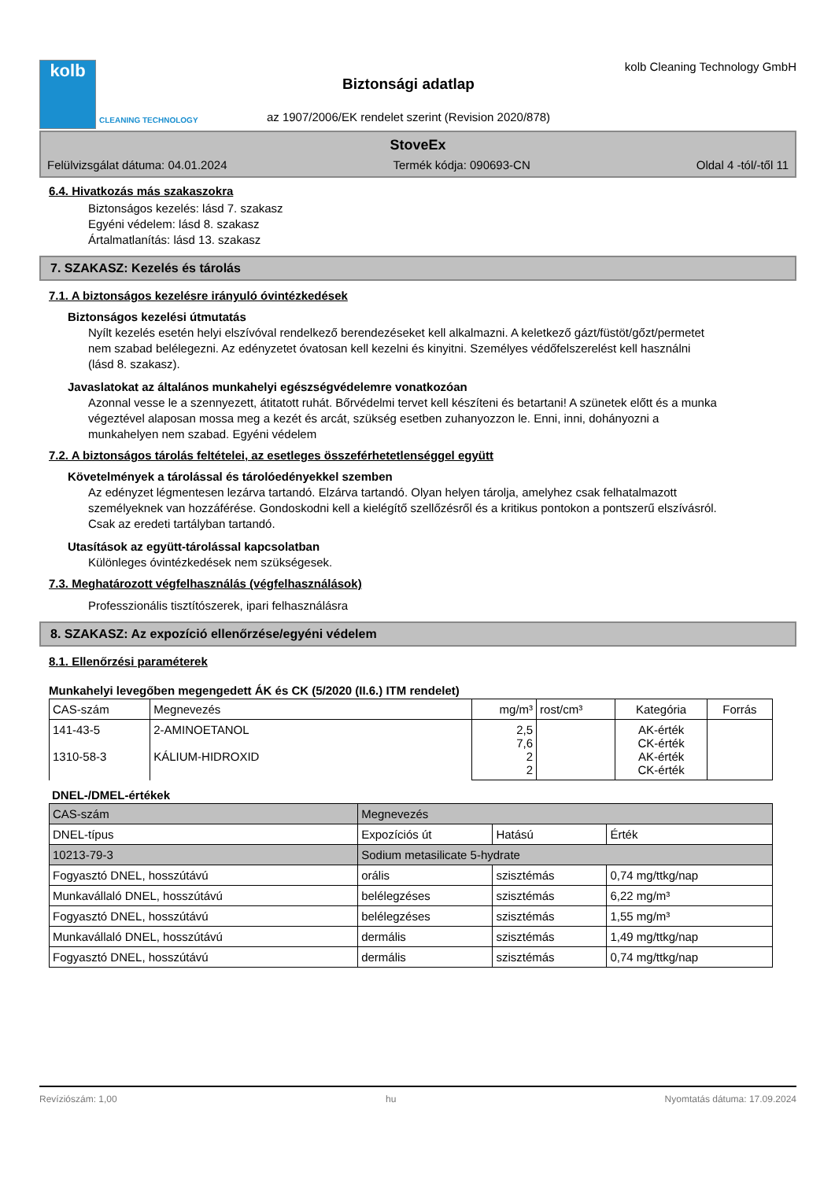kolb
CLEANING TECHNOLOGY
Biztonsági adatlap
az 1907/2006/EK rendelet szerint (Revision 2020/878)
kolb Cleaning Technology GmbH
StoveEx
Felülvizsgálat dátuma: 04.01.2024 Termék kódja: 090693-CN Oldal 4 -tól/-től 11
6.4. Hivatkozás más szakaszokra
Biztonságos kezelés: lásd 7. szakasz
Egyéni védelem: lásd 8. szakasz
Ártalmatlanítás: lásd 13. szakasz
7. SZAKASZ: Kezelés és tárolás
7.1. A biztonságos kezelésre irányuló óvintézkedések
Biztonságos kezelési útmutatás
Nyílt kezelés esetén helyi elszívóval rendelkező berendezéseket kell alkalmazni. A keletkező gázt/füstöt/gőzt/permetet nem szabad belélegezni. Az edényzetet óvatosan kell kezelni és kinyitni. Személyes védőfelszerelést kell használni (lásd 8. szakasz).
Javaslatokat az általános munkahelyi egészségvédelemre vonatkozóan
Azonnal vesse le a szennyezett, átitatott ruhát. Bőrvédelmi tervet kell készíteni és betartani! A szünetek előtt és a munka végeztével alaposan mossa meg a kezét és arcát, szükség esetben zuhanyozzon le. Enni, inni, dohányozni a munkahelyen nem szabad. Egyéni védelem
7.2. A biztonságos tárolás feltételei, az esetleges összeférhetetlenséggel együtt
Követelmények a tárolással és tárolóedényekkel szemben
Az edényzet légmentesen lezárva tartandó. Elzárva tartandó. Olyan helyen tárolja, amelyhez csak felhatalmazott személyeknek van hozzáférése. Gondoskodni kell a kielégítő szellőzésről és a kritikus pontokon a pontszerű elszívásról. Csak az eredeti tartályban tartandó.
Utasítások az együtt-tárolással kapcsolatban
Különleges óvintézkedések nem szükségesek.
7.3. Meghatározott végfelhasználás (végfelhasználások)
Professzionális tisztítószerek, ipari felhasználásra
8. SZAKASZ: Az expozíció ellenőrzése/egyéni védelem
8.1. Ellenőrzési paraméterek
Munkahelyi levegőben megengedett ÁK és CK (5/2020 (II.6.) ITM rendelet)
| CAS-szám | Megnevezés | mg/m³ | rost/cm³ | Kategória | Forrás |
| --- | --- | --- | --- | --- | --- |
| 141-43-5 1310-58-3 | 2-AMINOETANOL KÁLIUM-HIDROXID | 2,5 7,6 2 2 | | AK-érték CK-érték AK-érték CK-érték | |
DNEL-/DMEL-értékek
| CAS-szám | Megnevezés | | | |
| DNEL-típus | | Expozíciós út | Hatású | Érték |
| 10213-79-3 | Sodium metasilicate 5-hydrate | | | |
| Fogyasztó DNEL, hosszútávú | | orális | szisztémás | 0,74 mg/ttkg/nap |
| Munkavállaló DNEL, hosszútávú | | belélegzéses | szisztémás | 6,22 mg/m³ |
| Fogyasztó DNEL, hosszútávú | | belélegzéses | szisztémás | 1,55 mg/m³ |
| Munkavállaló DNEL, hosszútávú | | dermális | szisztémás | 1,49 mg/ttkg/nap |
| Fogyasztó DNEL, hosszútávú | | dermális | szisztémás | 0,74 mg/ttkg/nap |
Revíziószám: 1,00 hu Nyomtatás dátuma: 17.09.2024